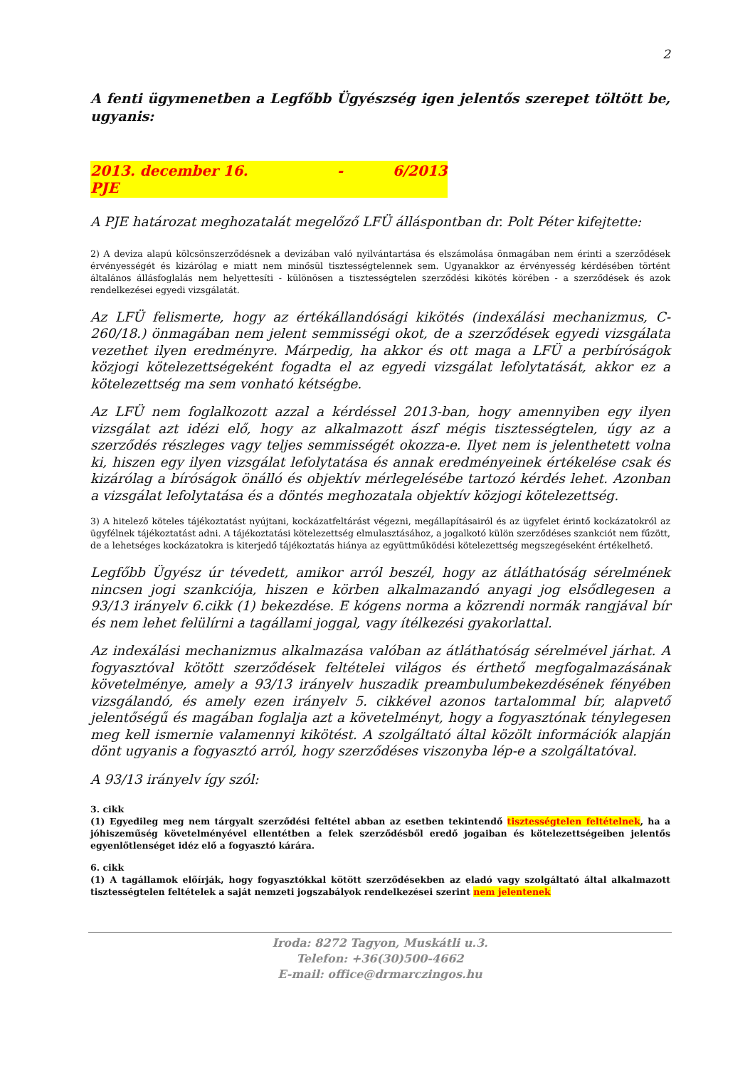2
A fenti ügymenetben a Legfőbb Ügyészség igen jelentős szerepet töltött be, ugyanis:
2013. december 16. - 6/2013 PJE
A PJE határozat meghozatalát megelőző LFÜ álláspontban dr. Polt Péter kifejtette:
2) A deviza alapú kölcsönszerződésnek a devizában való nyilvántartása és elszámolása önmagában nem érinti a szerződések érvényességét és kizárólag e miatt nem minősül tisztességtelennek sem. Ugyanakkor az érvényesség kérdésében történt általános állásfoglalás nem helyettesíti - különösen a tisztességtelen szerződési kikötés körében - a szerződések és azok rendelkezései egyedi vizsgálatát.
Az LFÜ felismerte, hogy az értékállandósági kikötés (indexálási mechanizmus, C-260/18.) önmagában nem jelent semmisségi okot, de a szerződések egyedi vizsgálata vezethet ilyen eredményre. Márpedig, ha akkor és ott maga a LFÜ a perbíróságok közjogi kötelezettségeként fogadta el az egyedi vizsgálat lefolytatását, akkor ez a kötelezettség ma sem vonható kétségbe.
Az LFÜ nem foglalkozott azzal a kérdéssel 2013-ban, hogy amennyiben egy ilyen vizsgálat azt idézi elő, hogy az alkalmazott ászf mégis tisztességtelen, úgy az a szerződés részleges vagy teljes semmisségét okozza-e. Ilyet nem is jelenthetett volna ki, hiszen egy ilyen vizsgálat lefolytatása és annak eredményeinek értékelése csak és kizárólag a bíróságok önálló és objektív mérlegelésébe tartozó kérdés lehet. Azonban a vizsgálat lefolytatása és a döntés meghozatala objektív közjogi kötelezettség.
3) A hitelező köteles tájékoztatást nyújtani, kockázatfeltárást végezni, megállapításairól és az ügyfelet érintő kockázatokról az ügyfélnek tájékoztatást adni. A tájékoztatási kötelezettség elmulasztásához, a jogalkotó külön szerződéses szankciót nem fűzött, de a lehetséges kockázatokra is kiterjedő tájékoztatás hiánya az együttműködési kötelezettség megszegéseként értékelhető.
Legfőbb Ügyész úr tévedett, amikor arról beszél, hogy az átláthatóság sérelmének nincsen jogi szankciója, hiszen e körben alkalmazandó anyagi jog elsődlegesen a 93/13 irányelv 6.cikk (1) bekezdése. E kógens norma a közrendi normák rangjával bír és nem lehet felülírni a tagállami joggal, vagy ítélkezési gyakorlattal.
Az indexálási mechanizmus alkalmazása valóban az átláthatóság sérelmével járhat. A fogyasztóval kötött szerződések feltételei világos és érthető megfogalmazásának követelménye, amely a 93/13 irányelv huszadik preambulumbekezdésének fényében vizsgálandó, és amely ezen irányelv 5. cikkével azonos tartalommal bír, alapvető jelentőségű és magában foglalja azt a követelményt, hogy a fogyasztónak ténylegesen meg kell ismernie valamennyi kikötést. A szolgáltató által közölt információk alapján dönt ugyanis a fogyasztó arról, hogy szerződéses viszonyba lép-e a szolgáltatóval.
A 93/13 irányelv így szól:
3. cikk
(1) Egyedileg meg nem tárgyalt szerződési feltétel abban az esetben tekintendő tisztességtelen feltételnek, ha a jóhiszeműség követelményével ellentétben a felek szerződésből eredő jogaiban és kötelezettségeiben jelentős egyenlőtlenséget idéz elő a fogyasztó kárára.
6. cikk
(1) A tagállamok előírják, hogy fogyasztókkal kötött szerződésekben az eladó vagy szolgáltató által alkalmazott tisztességtelen feltételek a saját nemzeti jogszabályok rendelkezései szerint nem jelentenek
Iroda: 8272 Tagyon, Muskátli u.3.
Telefon: +36(30)500-4662
E-mail: office@drmarczingos.hu